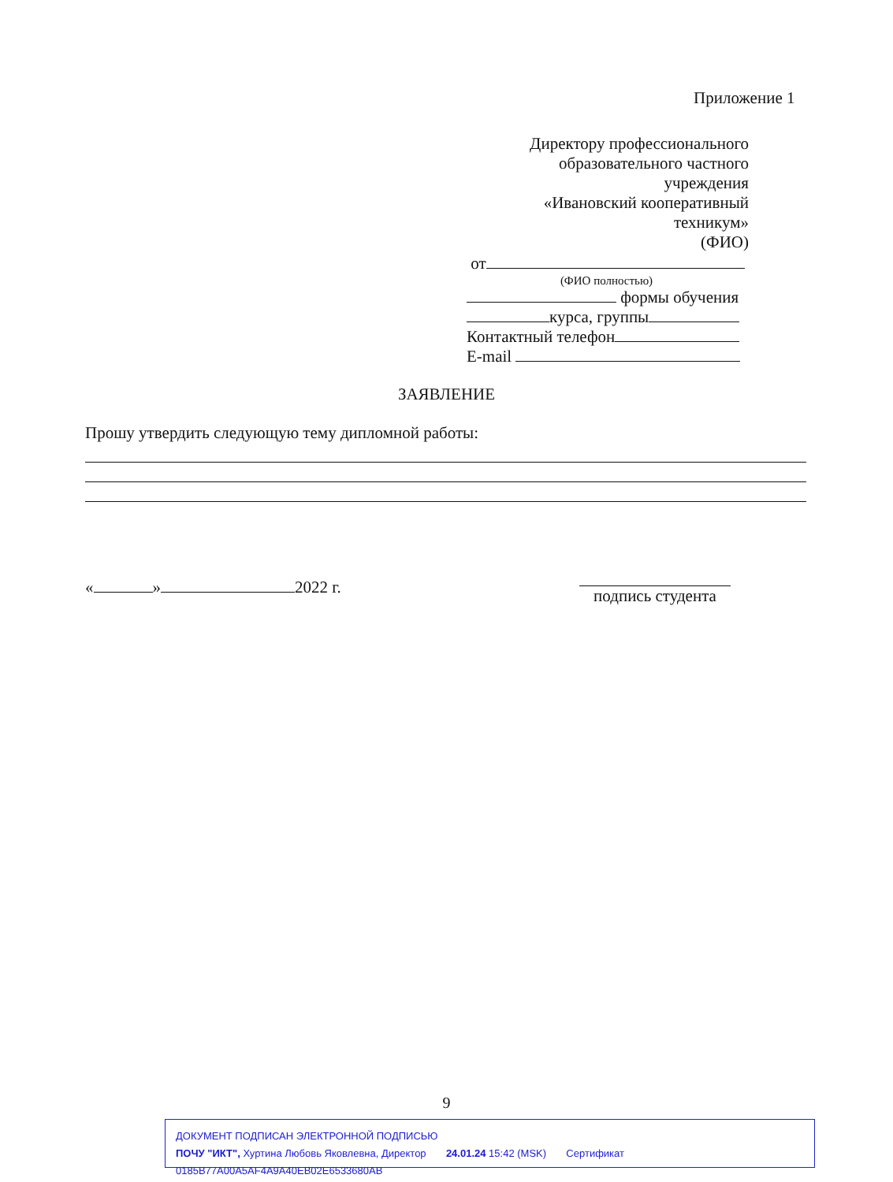Приложение 1
Директору профессионального
образовательного частного
учреждения
«Ивановский кооперативный
техникум»
(ФИО)
от
(ФИО полностью)
формы обучения
курса, группы
Контактный телефон
E-mail
ЗАЯВЛЕНИЕ
Прошу утвердить следующую тему дипломной работы:
« » 2022 г.
подпись студента
9
ДОКУМЕНТ ПОДПИСАН ЭЛЕКТРОННОЙ ПОДПИСЬЮ
ПОЧУ "ИКТ", Хуртина Любовь Яковлевна, Директор 24.01.24 15:42 (MSK) Сертификат 0185B77A00A5AF4A9A40EB02E6533680AB